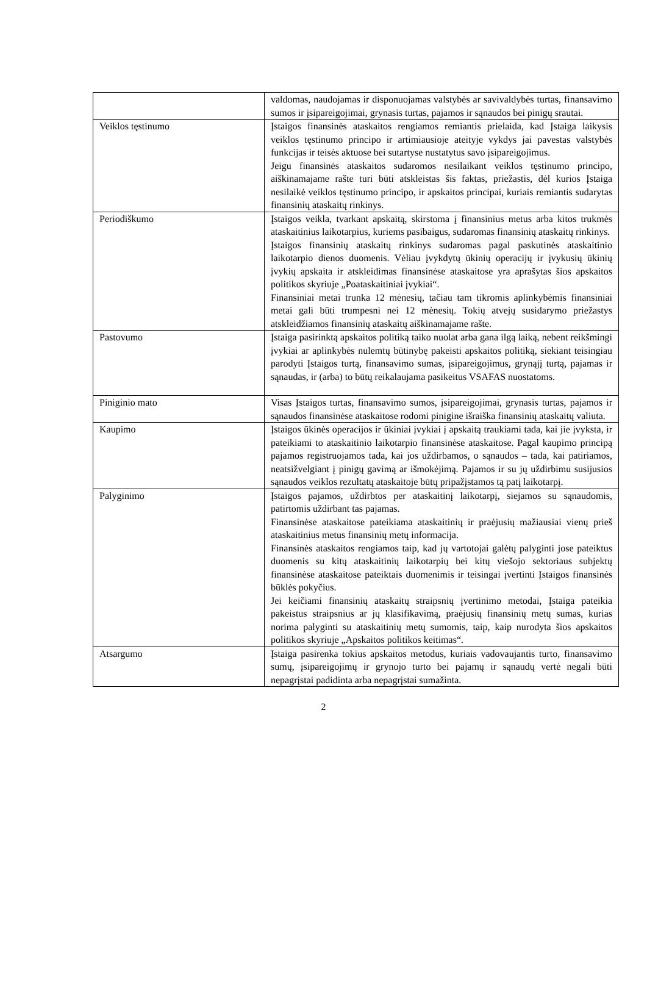| | valdomas, naudojamas ir disponuojamas valstybės ar savivaldybės turtas, finansavimo sumos ir įsipareigojimai, grynasis turtas, pajamos ir sąnaudos bei pinigų srautai. |
| Veiklos tęstinumo | Įstaigos finansinės ataskaitos rengiamos remiantis prielaida, kad Įstaiga laikysis veiklos tęstinumo principo ir artimiausioje ateityje vykdys jai pavestas valstybės funkcijas ir teisės aktuose bei sutartyse nustatytus savo įsipareigojimus. Jeigu finansinės ataskaitos sudaromos nesilaikant veiklos tęstinumo principo, aiškinamajame rašte turi būti atskleistas šis faktas, priežastis, dėl kurios Įstaiga nesilaikė veiklos tęstinumo principo, ir apskaitos principai, kuriais remiantis sudarytas finansinių ataskaitų rinkinys. |
| Periodiškumo | Įstaigos veikla, tvarkant apskaitą, skirstoma į finansinius metus arba kitos trukmės ataskaitinius laikotarpius, kuriems pasibaigus, sudaromas finansinių ataskaitų rinkinys. Įstaigos finansinių ataskaitų rinkinys sudaromas pagal paskutinės ataskaitinio laikotarpio dienos duomenis. Vėliau įvykdytų ūkinių operacijų ir įvykusių ūkinių įvykių apskaita ir atskleidimas finansinėse ataskaitose yra aprašytas šios apskaitos politikos skyriuje „Poataskaitiniai įvykiai“. Finansiniai metai trunka 12 mėnesių, tačiau tam tikromis aplinkybėmis finansiniai metai gali būti trumpesni nei 12 mėnesių. Tokių atvejų susidarymo priežastys atskleidžiamos finansinių ataskaitų aiškinamajame rašte. |
| Pastovumo | Įstaiga pasirinktą apskaitos politiką taiko nuolat arba gana ilgą laiką, nebent reikšmingi įvykiai ar aplinkybės nulemtų būtinybę pakeisti apskaitos politiką, siekiant teisingiau parodyti Įstaigos turtą, finansavimo sumas, įsipareigojimus, grynąjį turtą, pajamas ir sąnaudas, ir (arba) to būtų reikalaujama pasikeitus VSAFAS nuostatoms. |
| Piniginio mato | Visas Įstaigos turtas, finansavimo sumos, įsipareigojimai, grynasis turtas, pajamos ir sąnaudos finansinėse ataskaitose rodomi pinigine išraiška finansinių ataskaitų valiuta. |
| Kaupimo | Įstaigos ūkinės operacijos ir ūkiniai įvykiai į apskaitą traukiami tada, kai jie įvyksta, ir pateikiami to ataskaitinio laikotarpio finansinėse ataskaitose. Pagal kaupimo principą pajamos registruojamos tada, kai jos uždirbamos, o sąnaudos – tada, kai patiriamos, neatsižvelgiant į pinigų gavimą ar išmokėjimą. Pajamos ir su jų uždirbimu susijusios sąnaudos veiklos rezultatų ataskaitoje būtų pripažįstamos tą patį laikotarpį. |
| Palyginimo | Įstaigos pajamos, uždirbtos per ataskaitinį laikotarpį, siejamos su sąnaudomis, patirtomis uždirbant tas pajamas. Finansinėse ataskaitose pateikiama ataskaitinių ir praėjusių mažiausiai vienų prieš ataskaitinius metus finansinių metų informacija. Finansinės ataskaitos rengiamos taip, kad jų vartotojai galėtų palyginti jose pateiktus duomenis su kitų ataskaitinių laikotarpių bei kitų viešojo sektoriaus subjektų finansinėse ataskaitose pateiktais duomenimis ir teisingai įvertinti Įstaigos finansinės būklės pokyčius. Jei keičiami finansinių ataskaitų straipsnių įvertinimo metodai, Įstaiga pateikia pakeistus straipsnius ar jų klasifikavimą, praėjusių finansinių metų sumas, kurias norima palyginti su ataskaitinių metų sumomis, taip, kaip nurodyta šios apskaitos politikos skyriuje „Apskaitos politikos keitimas“. |
| Atsargumo | Įstaiga pasirenka tokius apskaitos metodus, kuriais vadovaujantis turto, finansavimo sumų, įsipareigojimų ir grynojo turto bei pajamų ir sąnaudų vertė negali būti nepagrįstai padidinta arba nepagrįstai sumažinta. |
2